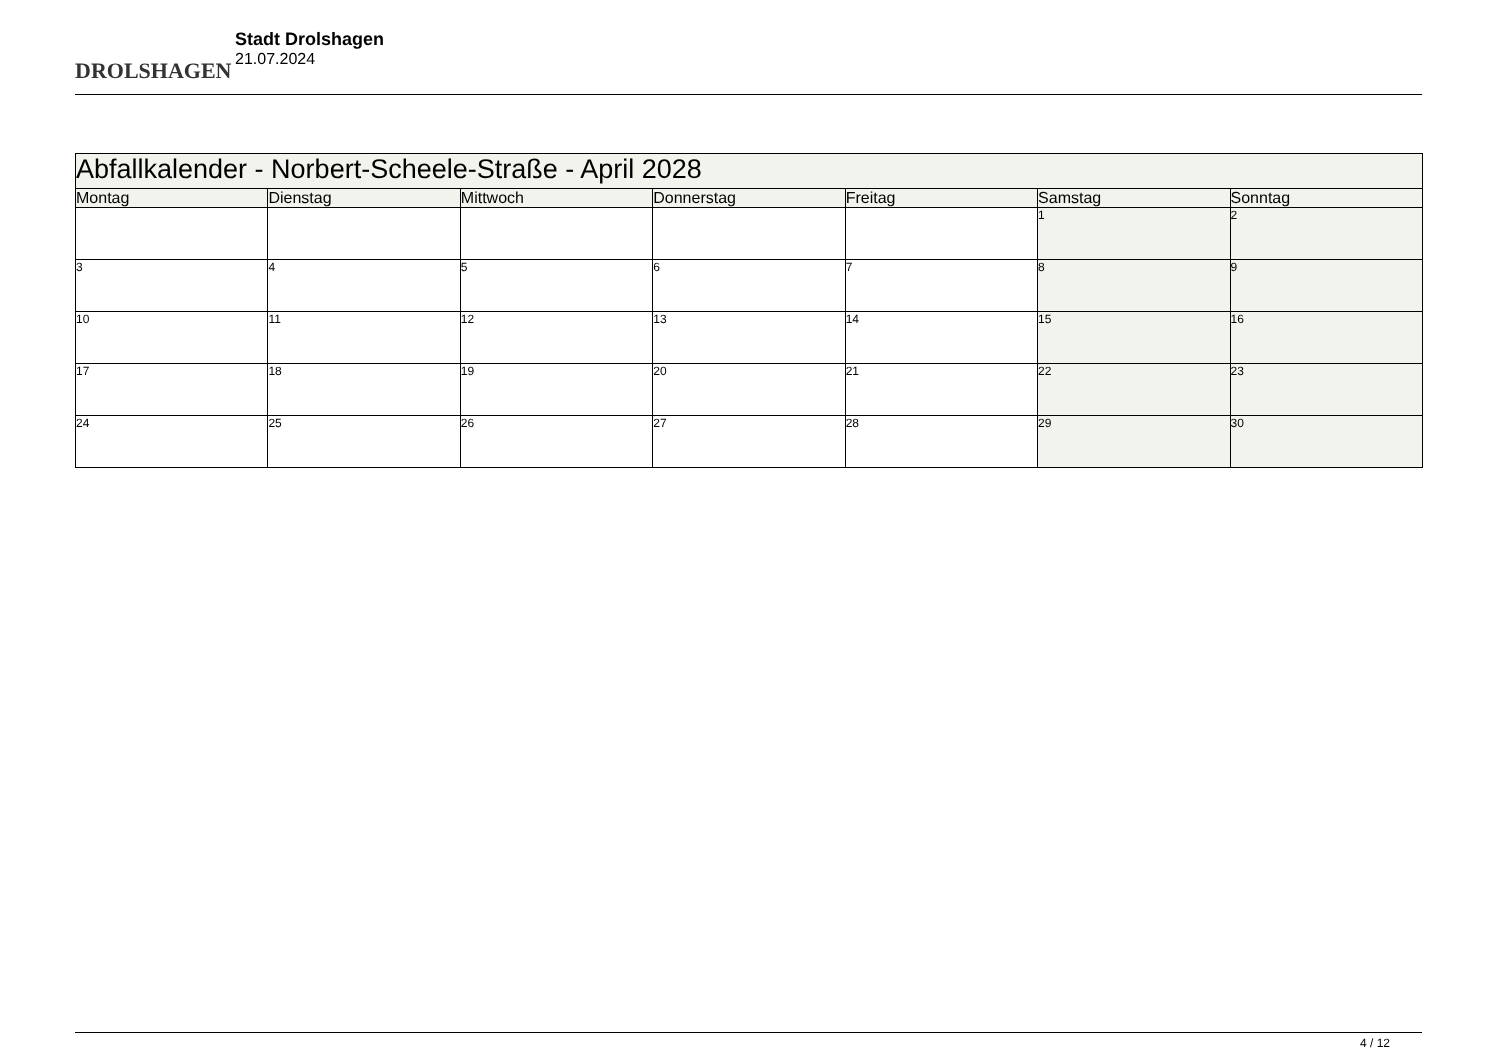DROLSHAGEN
Stadt Drolshagen
21.07.2024
| Abfallkalender - Norbert-Scheele-Straße - April 2028 | | | | | | |
| Montag | Dienstag | Mittwoch | Donnerstag | Freitag | Samstag | Sonntag |
| | | | | | 1 | 2 |
| 3 | 4 | 5 | 6 | 7 | 8 | 9 |
| 10 | 11 | 12 | 13 | 14 | 15 | 16 |
| 17 | 18 | 19 | 20 | 21 | 22 | 23 |
| 24 | 25 | 26 | 27 | 28 | 29 | 30 |
4 / 12